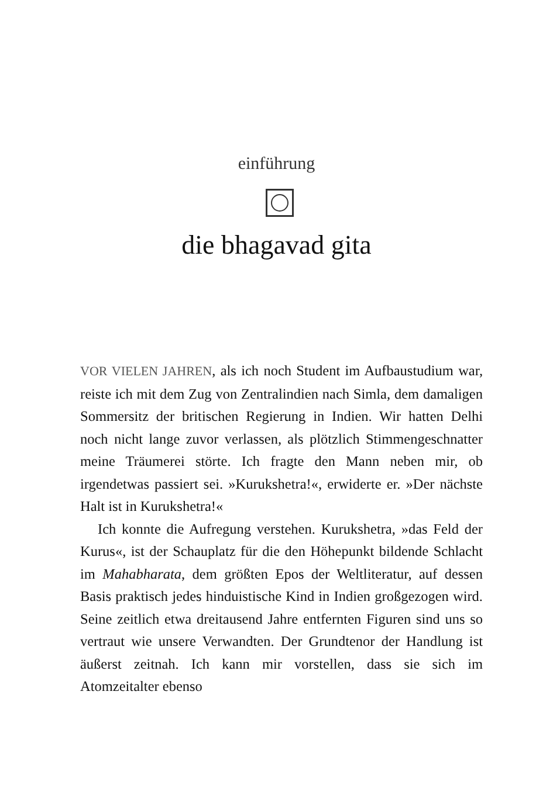einführung
die bhagavad gita
VOR VIELEN JAHREN, als ich noch Student im Aufbaustudium war, reiste ich mit dem Zug von Zentralindien nach Simla, dem damaligen Sommersitz der britischen Regierung in Indien. Wir hatten Delhi noch nicht lange zuvor verlassen, als plötzlich Stimmengeschnatter meine Träumerei störte. Ich fragte den Mann neben mir, ob irgendetwas passiert sei. »Kurukshetra!«, erwiderte er. »Der nächste Halt ist in Kurukshetra!«
Ich konnte die Aufregung verstehen. Kurukshetra, »das Feld der Kurus«, ist der Schauplatz für die den Höhepunkt bildende Schlacht im Mahabharata, dem größten Epos der Weltliteratur, auf dessen Basis praktisch jedes hinduistische Kind in Indien großgezogen wird. Seine zeitlich etwa dreitausend Jahre entfernten Figuren sind uns so vertraut wie unsere Verwandten. Der Grundtenor der Handlung ist äußerst zeitnah. Ich kann mir vorstellen, dass sie sich im Atomzeitalter ebenso